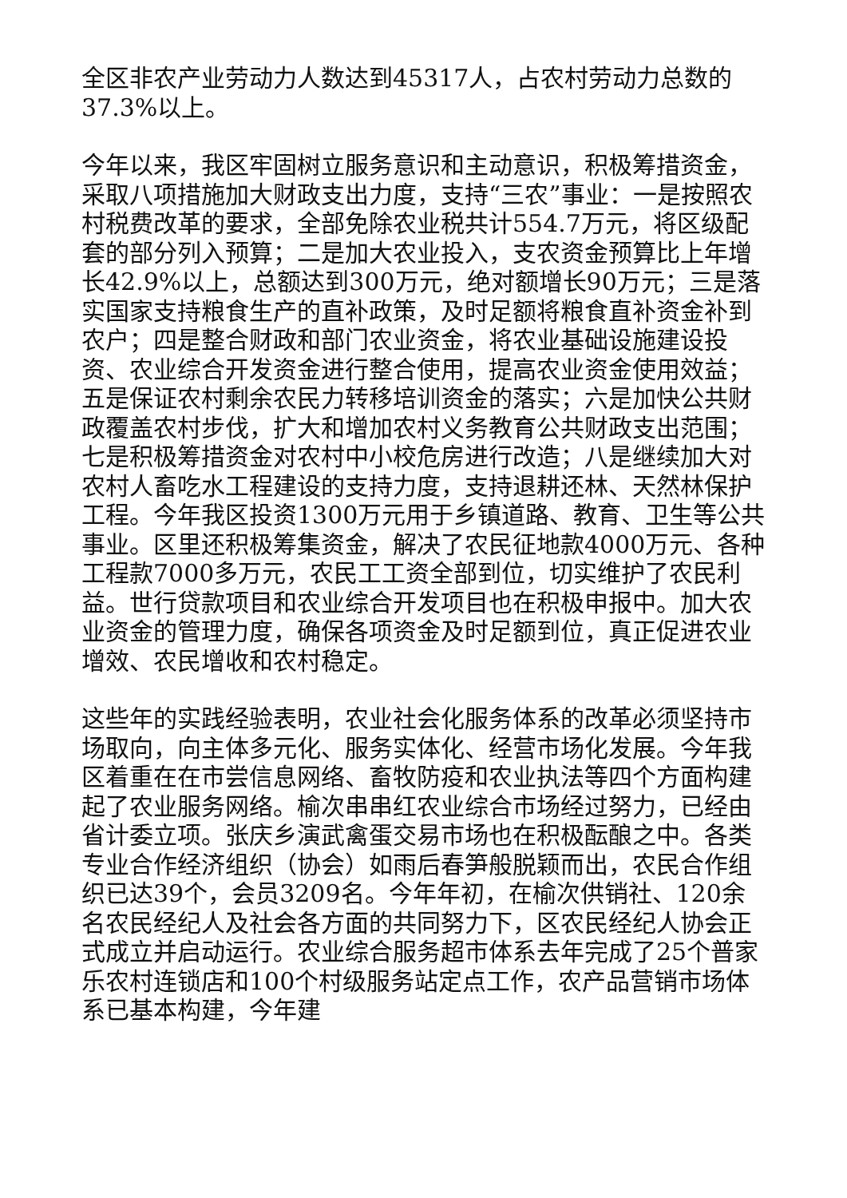全区非农产业劳动力人数达到45317人，占农村劳动力总数的37.3%以上。
今年以来，我区牢固树立服务意识和主动意识，积极筹措资金，采取八项措施加大财政支出力度，支持“三农”事业：一是按照农村税费改革的要求，全部免除农业税共计554.7万元，将区级配套的部分列入预算；二是加大农业投入，支农资金预算比上年增长42.9%以上，总额达到300万元，绝对额增长90万元；三是落实国家支持粮食生产的直补政策，及时足额将粮食直补资金补到农户；四是整合财政和部门农业资金，将农业基础设施建设投资、农业综合开发资金进行整合使用，提高农业资金使用效益；五是保证农村剩余农民力转移培训资金的落实；六是加快公共财政覆盖农村步伐，扩大和增加农村义务教育公共财政支出范围；七是积极筹措资金对农村中小校危房进行改造；八是继续加大对农村人畜吃水工程建设的支持力度，支持退耕还林、天然林保护工程。今年我区投资1300万元用于乡镇道路、教育、卫生等公共事业。区里还积极筹集资金，解决了农民征地款4000万元、各种工程款7000多万元，农民工工资全部到位，切实维护了农民利益。世行贷款项目和农业综合开发项目也在积极申报中。加大农业资金的管理力度，确保各项资金及时足额到位，真正促进农业增效、农民增收和农村稳定。
这些年的实践经验表明，农业社会化服务体系的改革必须坚持市场取向，向主体多元化、服务实体化、经营市场化发展。今年我区着重在在市尝信息网络、畜牧防疫和农业执法等四个方面构建起了农业服务网络。榆次串串红农业综合市场经过努力，已经由省计委立项。张庆乡演武禽蛋交易市场也在积极酝酿之中。各类专业合作经济组织（协会）如雨后春笋般脱颖而出，农民合作组织已达39个，会员3209名。今年年初，在榆次供销社、120余名农民经纪人及社会各方面的共同努力下，区农民经纪人协会正式成立并启动运行。农业综合服务超市体系去年完成了25个普家乐农村连锁店和100个村级服务站定点工作，农产品营销市场体系已基本构建，今年建